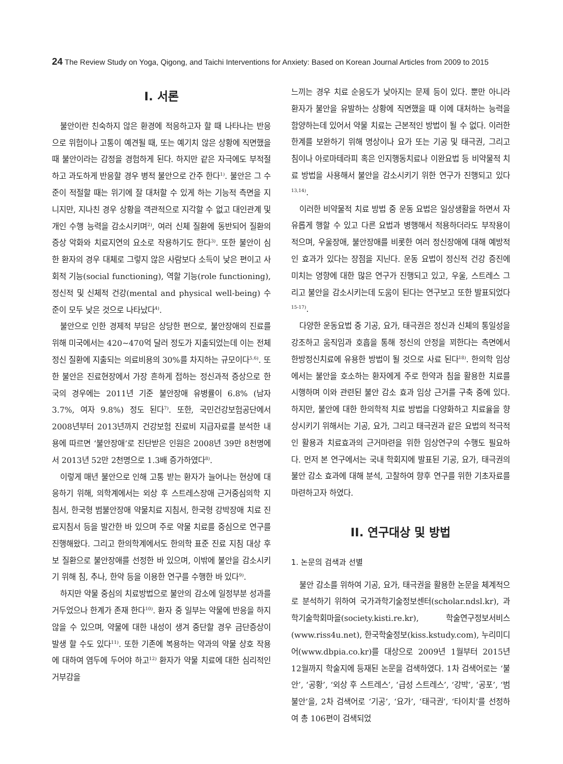24 The Review Study on Yoga, Qigong, and Taichi Interventions for Anxiety: Based on Korean Journal Articles from 2009 to 2015
I. 서론
불안이란 친숙하지 않은 환경에 적응하고자 할 때 나타나는 반응으로 위험이나 고통이 예견될 때, 또는 예기치 않은 상황에 직면했을 때 불안이라는 감정을 경험하게 된다. 하지만 같은 자극에도 부적절하고 과도하게 반응할 경우 병적 불안으로 간주 한다<sup>1)</sup>. 불안은 그 수준이 적절할 때는 위기에 잘 대처할 수 있게 하는 기능적 측면을 지니지만, 지나친 경우 상황을 객관적으로 지각할 수 없고 대인관계 및 개인 수행 능력을 감소시키며<sup>2)</sup>, 여러 신체 질환에 동반되어 질환의 증상 악화와 치료지연의 요소로 작용하기도 한다<sup>3)</sup>. 또한 불안이 심한 환자의 경우 대체로 그렇지 않은 사람보다 소득이 낮은 편이고 사회적 기능(social functioning), 역할 기능(role functioning), 정신적 및 신체적 건강(mental and physical well-being) 수준이 모두 낮은 것으로 나타났다<sup>4)</sup>.
불안으로 인한 경제적 부담은 상당한 편으로, 불안장애의 진료를 위해 미국에서는 420∼470억 달러 정도가 지출되었는데 이는 전체 정신 질환에 지출되는 의료비용의 30%를 차지하는 규모이다<sup>5,6)</sup>. 또한 불안은 진료현장에서 가장 흔하게 접하는 정신과적 증상으로 한국의 경우에는 2011년 기준 불안장애 유병률이 6.8% (남자 3.7%, 여자 9.8%) 정도 된다<sup>7)</sup>. 또한, 국민건강보험공단에서 2008년부터 2013년까지 건강보험 진료비 지급자료를 분석한 내용에 따르면 ‘불안장애’로 진단받은 인원은 2008년 39만 8천명에서 2013년 52만 2천명으로 1.3배 증가하였다<sup>8)</sup>.
이렇게 매년 불안으로 인해 고통 받는 환자가 늘어나는 현상에 대응하기 위해, 의학계에서는 외상 후 스트레스장애 근거중심의학 지침서, 한국형 범불안장애 약물치료 지침서, 한국형 강박장애 치료 진료지침서 등을 발간한 바 있으며 주로 약물 치료를 중심으로 연구를 진행해왔다. 그리고 한의학계에서도 한의학 표준 진료 지침 대상 후보 질환으로 불안장애를 선정한 바 있으며, 이밖에 불안을 감소시키기 위해 침, 추나, 한약 등을 이용한 연구를 수행한 바 있다<sup>9)</sup>.
하지만 약물 중심의 치료방법으로 불안의 감소에 일정부분 성과를 거두었으나 한계가 존재 한다<sup>10)</sup>. 환자 중 일부는 약물에 반응을 하지 않을 수 있으며, 약물에 대한 내성이 생겨 중단할 경우 금단증상이 발생 할 수도 있다<sup>11)</sup>. 또한 기존에 복용하는 약과의 약물 상호 작용에 대하여 염두에 두어야 하고<sup>12)</sup> 환자가 약물 치료에 대한 심리적인 거부감을
느끼는 경우 치료 순응도가 낮아지는 문제 등이 있다. 뿐만 아니라 환자가 불안을 유발하는 상황에 직면했을 때 이에 대처하는 능력을 함양하는데 있어서 약물 치료는 근본적인 방법이 될 수 없다. 이러한 한계를 보완하기 위해 명상이나 요가 또는 기공 및 태극권, 그리고 침이나 아로마테라피 혹은 인지행동치료나 이완요법 등 비약물적 치료 방법을 사용해서 불안을 감소시키기 위한 연구가 진행되고 있다<sup>13,14)</sup>.
이러한 비약물적 치료 방법 중 운동 요법은 일상생활을 하면서 자유롭게 행할 수 있고 다른 요법과 병행해서 적용하더라도 부작용이 적으며, 우울장애, 불안장애를 비롯한 여러 정신장애에 대해 예방적인 효과가 있다는 장점을 지닌다. 운동 요법이 정신적 건강 증진에 미치는 영향에 대한 많은 연구가 진행되고 있고, 우울, 스트레스 그리고 불안을 감소시키는데 도움이 된다는 연구보고 또한 발표되었다<sup>15-17)</sup>.
다양한 운동요법 중 기공, 요가, 태극권은 정신과 신체의 통일성을 강조하고 움직임과 호흡을 통해 정신의 안정을 꾀한다는 측면에서 한방정신치료에 유용한 방법이 될 것으로 사료 된다<sup>18)</sup>. 한의학 임상에서는 불안을 호소하는 환자에게 주로 한약과 침을 활용한 치료를 시행하며 이와 관련된 불안 감소 효과 임상 근거를 구축 중에 있다. 하지만, 불안에 대한 한의학적 치료 방법을 다양화하고 치료율을 향상시키기 위해서는 기공, 요가, 그리고 태극권과 같은 요법의 적극적인 활용과 치료효과의 근거마련을 위한 임상연구의 수행도 필요하다. 먼저 본 연구에서는 국내 학회지에 발표된 기공, 요가, 태극권의 불안 감소 효과에 대해 분석, 고찰하여 향후 연구를 위한 기초자료를 마련하고자 하였다.
II. 연구대상 및 방법
1. 논문의 검색과 선별
불안 감소를 위하여 기공, 요가, 태극권을 활용한 논문을 체계적으로 분석하기 위하여 국가과학기술정보센터(scholar.ndsl.kr), 과학기술학회마을(society.kisti.re.kr), 학술연구정보서비스(www.riss4u.net), 한국학술정보(kiss.kstudy.com), 누리미디어(www.dbpia.co.kr)를 대상으로 2009년 1월부터 2015년 12월까지 학술지에 등재된 논문을 검색하였다. 1차 검색어로는 ‘불안’, ‘공황’, ‘외상 후 스트레스’, ‘급성 스트레스’, ‘강박’, ‘공포’, ‘범불안’을, 2차 검색어로 ‘기공’, ‘요가’, ‘태극권’, ‘타이치’를 선정하여 총 106편이 검색되었